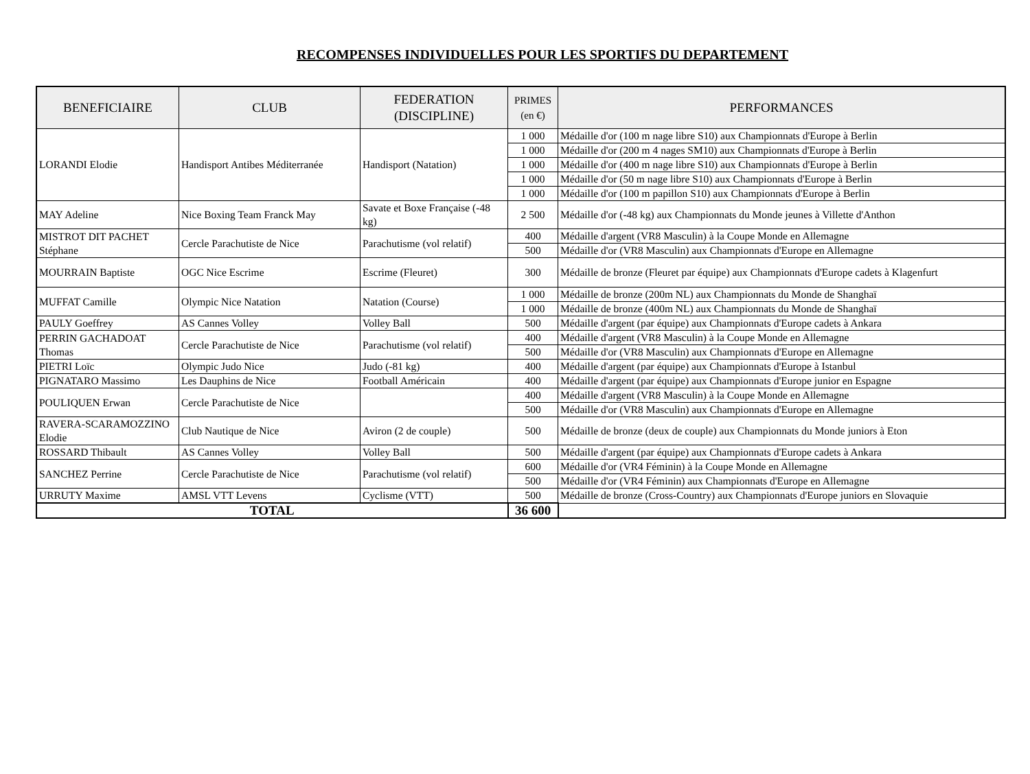RECOMPENSES INDIVIDUELLES POUR LES SPORTIFS DU DEPARTEMENT
| BENEFICIAIRE | CLUB | FEDERATION (DISCIPLINE) | PRIMES (en €) | PERFORMANCES |
| --- | --- | --- | --- | --- |
| LORANDI Elodie | Handisport Antibes Méditerranée | Handisport (Natation) | 1 000 | Médaille d'or (100 m nage libre S10) aux Championnats d'Europe à Berlin |
| | | | 1 000 | Médaille d'or (200 m 4 nages SM10) aux Championnats d'Europe à Berlin |
| | | | 1 000 | Médaille d'or (400 m nage libre S10) aux Championnats d'Europe à Berlin |
| | | | 1 000 | Médaille d'or (50 m nage libre S10) aux Championnats d'Europe à Berlin |
| | | | 1 000 | Médaille d'or (100 m papillon S10) aux Championnats d'Europe à Berlin |
| MAY Adeline | Nice Boxing Team Franck May | Savate et Boxe Française (-48 kg) | 2 500 | Médaille d'or (-48 kg) aux Championnats du Monde jeunes à Villette d'Anthon |
| MISTROT DIT PACHET Stéphane | Cercle Parachutiste de Nice | Parachutisme (vol relatif) | 400 | Médaille d'argent (VR8 Masculin) à la Coupe Monde en Allemagne |
| | | | 500 | Médaille d'or (VR8 Masculin) aux Championnats d'Europe en Allemagne |
| MOURRAIN Baptiste | OGC Nice Escrime | Escrime (Fleuret) | 300 | Médaille de bronze (Fleuret par équipe) aux Championnats d'Europe cadets à Klagenfurt |
| MUFFAT Camille | Olympic Nice Natation | Natation (Course) | 1 000 | Médaille de bronze (200m NL) aux Championnats du Monde de Shanghaï |
| | | | 1 000 | Médaille de bronze (400m NL) aux Championnats du Monde de Shanghaï |
| PAULY Goeffrey | AS Cannes Volley | Volley Ball | 500 | Médaille d'argent (par équipe) aux Championnats d'Europe cadets à Ankara |
| PERRIN GACHADOAT Thomas | Cercle Parachutiste de Nice | Parachutisme (vol relatif) | 400 | Médaille d'argent (VR8 Masculin) à la Coupe Monde en Allemagne |
| | | | 500 | Médaille d'or (VR8 Masculin) aux Championnats d'Europe en Allemagne |
| PIETRI Loïc | Olympic Judo Nice | Judo (-81 kg) | 400 | Médaille d'argent (par équipe) aux Championnats d'Europe à Istanbul |
| PIGNATARO Massimo | Les Dauphins de Nice | Football Américain | 400 | Médaille d'argent (par équipe) aux Championnats d'Europe junior en Espagne |
| POULIQUEN Erwan | Cercle Parachutiste de Nice | | 400 | Médaille d'argent (VR8 Masculin) à la Coupe Monde en Allemagne |
| | | | 500 | Médaille d'or (VR8 Masculin) aux Championnats d'Europe en Allemagne |
| RAVERA-SCARAMOZZINO Elodie | Club Nautique de Nice | Aviron (2 de couple) | 500 | Médaille de bronze (deux de couple) aux Championnats du Monde juniors à Eton |
| ROSSARD Thibault | AS Cannes Volley | Volley Ball | 500 | Médaille d'argent (par équipe) aux Championnats d'Europe cadets à Ankara |
| SANCHEZ Perrine | Cercle Parachutiste de Nice | Parachutisme (vol relatif) | 600 | Médaille d'or (VR4 Féminin) à la Coupe Monde en Allemagne |
| | | | 500 | Médaille d'or (VR4 Féminin) aux Championnats d'Europe en Allemagne |
| URRUTY Maxime | AMSL VTT Levens | Cyclisme (VTT) | 500 | Médaille de bronze (Cross-Country) aux Championnats d'Europe juniors en Slovaquie |
| TOTAL | | | 36 600 | |